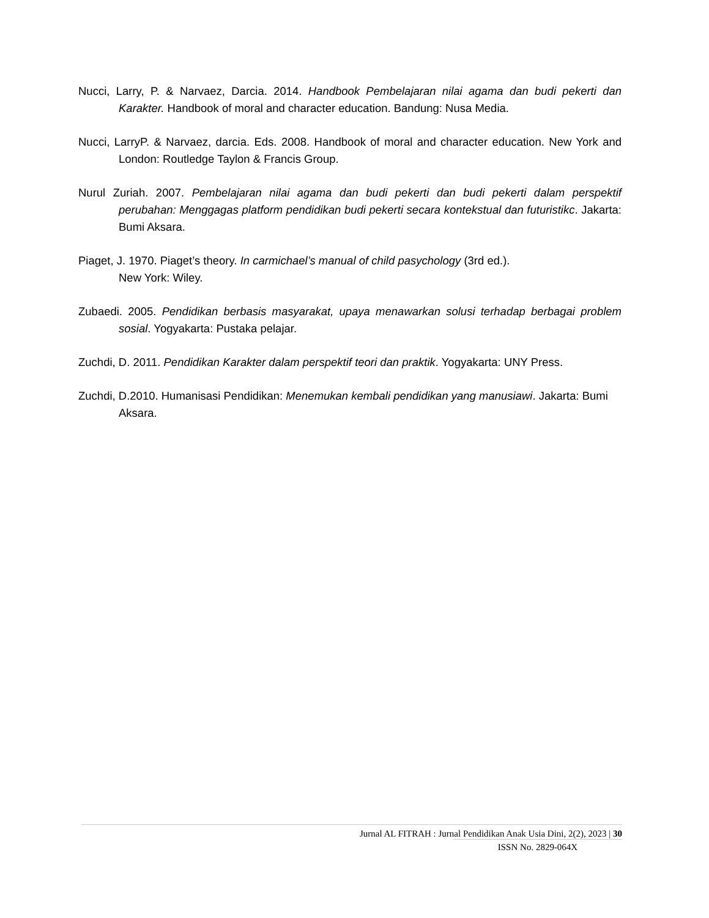Nucci, Larry, P. & Narvaez, Darcia. 2014. Handbook Pembelajaran nilai agama dan budi pekerti dan Karakter. Handbook of moral and character education. Bandung: Nusa Media.
Nucci, LarryP. & Narvaez, darcia. Eds. 2008. Handbook of moral and character education. New York and London: Routledge Taylon & Francis Group.
Nurul Zuriah. 2007. Pembelajaran nilai agama dan budi pekerti dan budi pekerti dalam perspektif perubahan: Menggagas platform pendidikan budi pekerti secara kontekstual dan futuristikc. Jakarta: Bumi Aksara.
Piaget, J. 1970. Piaget’s theory. In carmichael’s manual of child pasychology (3rd ed.).
New York: Wiley.
Zubaedi. 2005. Pendidikan berbasis masyarakat, upaya menawarkan solusi terhadap berbagai problem sosial. Yogyakarta: Pustaka pelajar.
Zuchdi, D. 2011. Pendidikan Karakter dalam perspektif teori dan praktik. Yogyakarta: UNY Press.
Zuchdi, D.2010. Humanisasi Pendidikan: Menemukan kembali pendidikan yang manusiawi. Jakarta: Bumi Aksara.
Jurnal AL FITRAH : Jurnal Pendidikan Anak Usia Dini, 2(2), 2023 | 30
ISSN No. 2829-064X